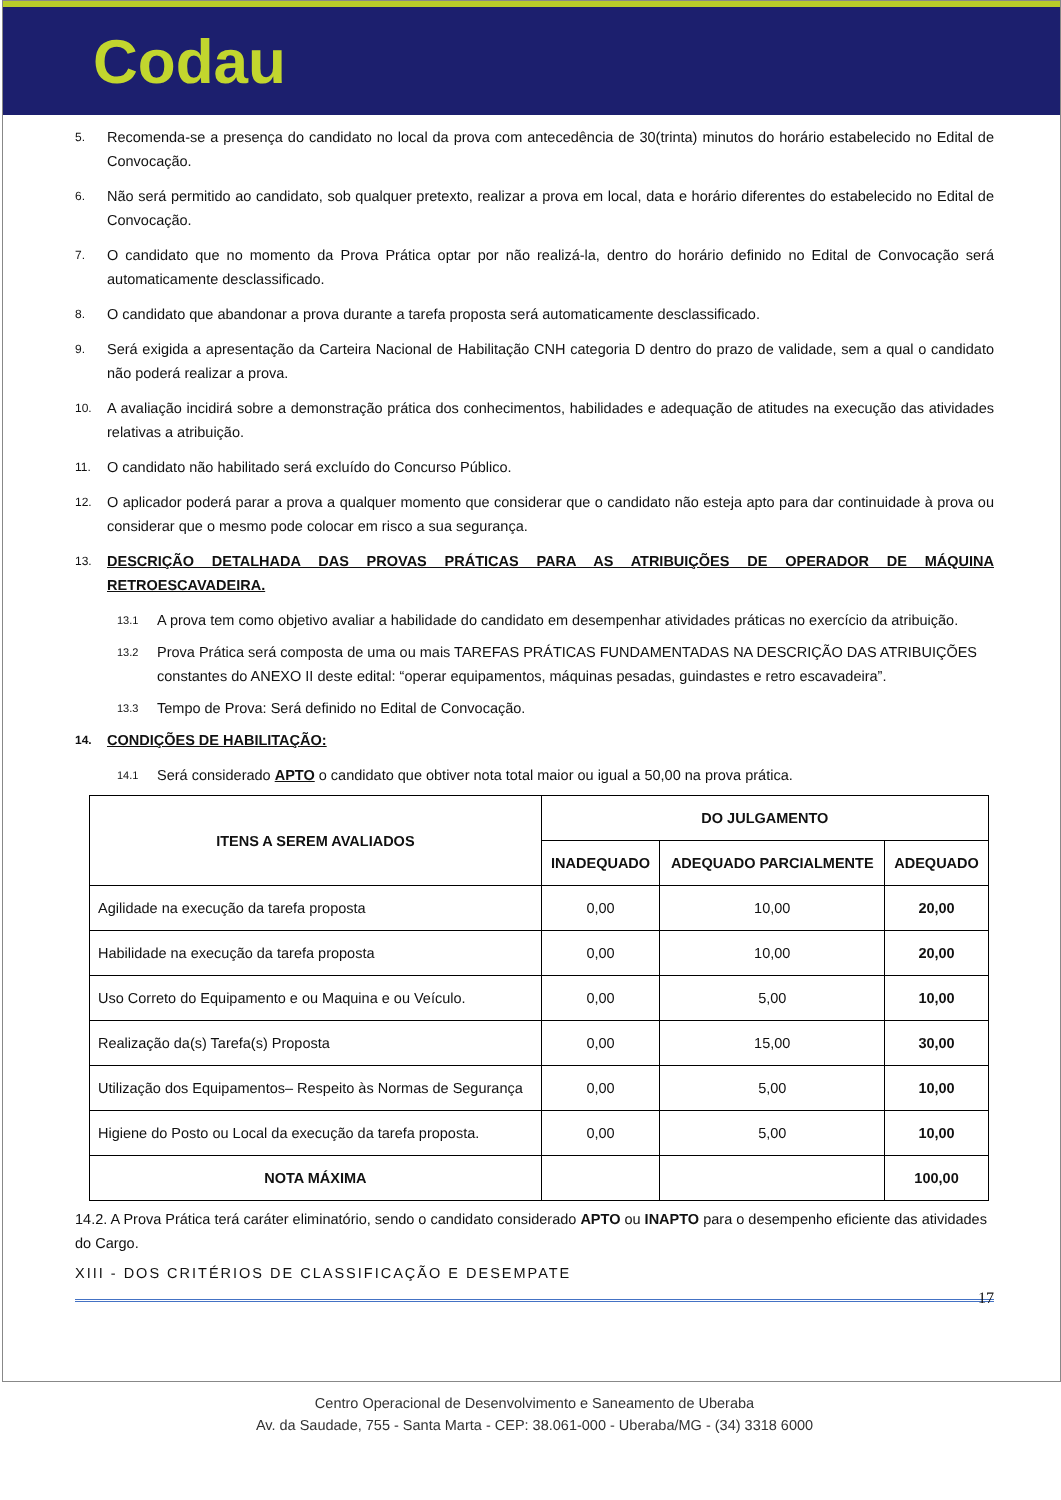Codau
5. Recomenda-se a presença do candidato no local da prova com antecedência de 30(trinta) minutos do horário estabelecido no Edital de Convocação.
6. Não será permitido ao candidato, sob qualquer pretexto, realizar a prova em local, data e horário diferentes do estabelecido no Edital de Convocação.
7. O candidato que no momento da Prova Prática optar por não realizá-la, dentro do horário definido no Edital de Convocação será automaticamente desclassificado.
8. O candidato que abandonar a prova durante a tarefa proposta será automaticamente desclassificado.
9. Será exigida a apresentação da Carteira Nacional de Habilitação CNH categoria D dentro do prazo de validade, sem a qual o candidato não poderá realizar a prova.
10. A avaliação incidirá sobre a demonstração prática dos conhecimentos, habilidades e adequação de atitudes na execução das atividades relativas a atribuição.
11. O candidato não habilitado será excluído do Concurso Público.
12. O aplicador poderá parar a prova a qualquer momento que considerar que o candidato não esteja apto para dar continuidade à prova ou considerar que o mesmo pode colocar em risco a sua segurança.
13. DESCRIÇÃO DETALHADA DAS PROVAS PRÁTICAS PARA AS ATRIBUIÇÕES DE OPERADOR DE MÁQUINA RETROESCAVADEIRA.
13.1 A prova tem como objetivo avaliar a habilidade do candidato em desempenhar atividades práticas no exercício da atribuição.
13.2 Prova Prática será composta de uma ou mais TAREFAS PRÁTICAS FUNDAMENTADAS NA DESCRIÇÃO DAS ATRIBUIÇÕES constantes do ANEXO II deste edital: “operar equipamentos, máquinas pesadas, guindastes e retro escavadeira”.
13.3 Tempo de Prova: Será definido no Edital de Convocação.
14. CONDIÇÕES DE HABILITAÇÃO:
14.1 Será considerado APTO o candidato que obtiver nota total maior ou igual a 50,00 na prova prática.
| ITENS A SEREM AVALIADOS | DO JULGAMENTO | | |
| --- | --- | --- | --- |
| | INADEQUADO | ADEQUADO PARCIALMENTE | ADEQUADO |
| Agilidade na execução da tarefa proposta | 0,00 | 10,00 | 20,00 |
| Habilidade na execução da tarefa proposta | 0,00 | 10,00 | 20,00 |
| Uso Correto do Equipamento e ou Maquina e ou Veículo. | 0,00 | 5,00 | 10,00 |
| Realização da(s) Tarefa(s) Proposta | 0,00 | 15,00 | 30,00 |
| Utilização dos Equipamentos– Respeito às Normas de Segurança | 0,00 | 5,00 | 10,00 |
| Higiene do Posto ou Local da execução da tarefa proposta. | 0,00 | 5,00 | 10,00 |
| NOTA MÁXIMA | | | 100,00 |
14.2. A Prova Prática terá caráter eliminatório, sendo o candidato considerado APTO ou INAPTO para o desempenho eficiente das atividades do Cargo.
XIII - DOS CRITÉRIOS DE CLASSIFICAÇÃO E DESEMPATE
Centro Operacional de Desenvolvimento e Saneamento de Uberaba
Av. da Saudade, 755 - Santa Marta - CEP: 38.061-000 - Uberaba/MG - (34) 3318 6000
17